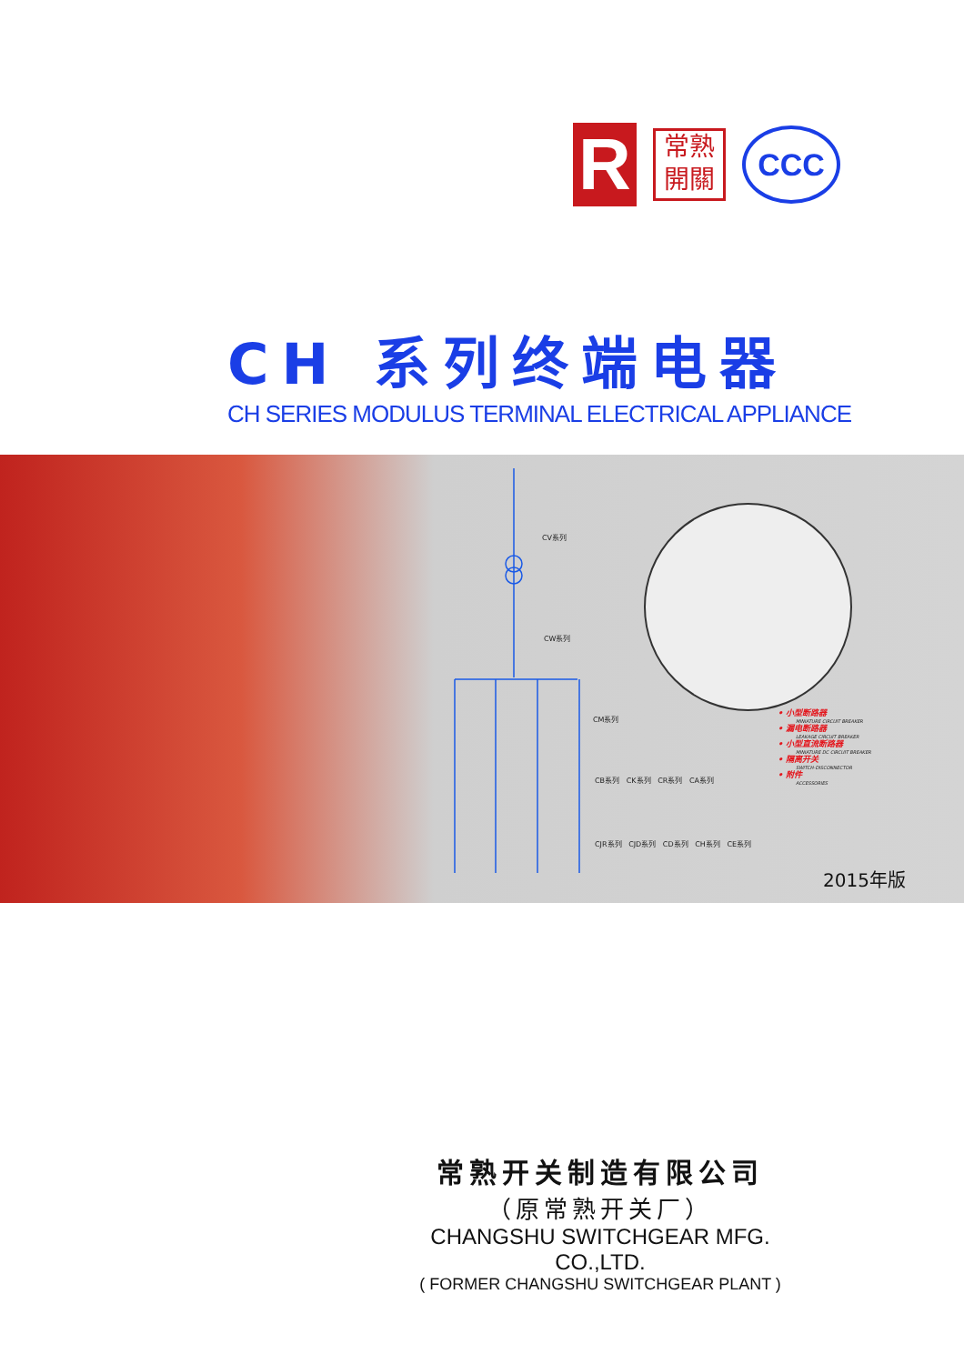R
常熟
開關
CCC
CH 系列终端电器
CH SERIES MODULUS TERMINAL ELECTRICAL APPLIANCE
CV系列
CW系列
CM系列
CB系列 CK系列 CR系列 CA系列
CJR系列 CJD系列 CD系列 CH系列 CE系列
• 小型断路器
MINIATURE CIRCUIT BREAKER
• 漏电断路器
LEAKAGE CIRCUIT BREAKER
• 小型直流断路器
MINIATURE DC CIRCUIT BREAKER
• 隔离开关
SWITCH-DISCONNECTOR
• 附件
ACCESSORIES
2015年版
常熟开关制造有限公司
（原常熟开关厂）
CHANGSHU SWITCHGEAR MFG. CO.,LTD.
( FORMER CHANGSHU SWITCHGEAR PLANT )